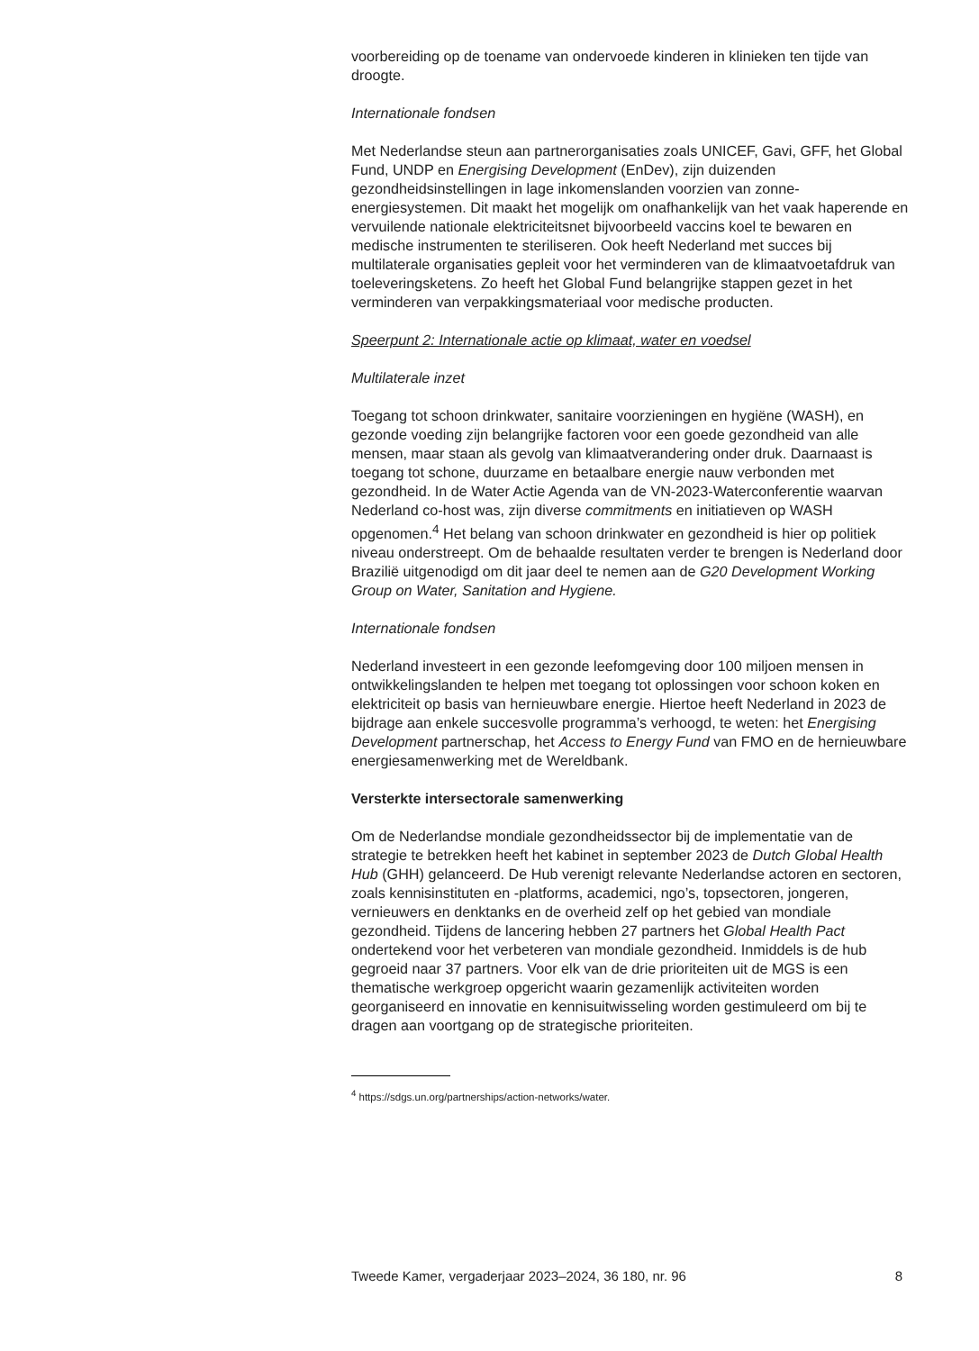voorbereiding op de toename van ondervoede kinderen in klinieken ten tijde van droogte.
Internationale fondsen
Met Nederlandse steun aan partnerorganisaties zoals UNICEF, Gavi, GFF, het Global Fund, UNDP en Energising Development (EnDev), zijn duizenden gezondheidsinstellingen in lage inkomenslanden voorzien van zonne-energiesystemen. Dit maakt het mogelijk om onafhankelijk van het vaak haperende en vervuilende nationale elektriciteitsnet bijvoorbeeld vaccins koel te bewaren en medische instrumenten te steriliseren. Ook heeft Nederland met succes bij multilaterale organisaties gepleit voor het verminderen van de klimaatvoetafdruk van toeleveringsketens. Zo heeft het Global Fund belangrijke stappen gezet in het verminderen van verpakkingsmateriaal voor medische producten.
Speerpunt 2: Internationale actie op klimaat, water en voedsel
Multilaterale inzet
Toegang tot schoon drinkwater, sanitaire voorzieningen en hygiëne (WASH), en gezonde voeding zijn belangrijke factoren voor een goede gezondheid van alle mensen, maar staan als gevolg van klimaatverandering onder druk. Daarnaast is toegang tot schone, duurzame en betaalbare energie nauw verbonden met gezondheid. In de Water Actie Agenda van de VN-2023-Waterconferentie waarvan Nederland co-host was, zijn diverse commitments en initiatieven op WASH opgenomen.<sup>4</sup> Het belang van schoon drinkwater en gezondheid is hier op politiek niveau onderstreept. Om de behaalde resultaten verder te brengen is Nederland door Brazilië uitgenodigd om dit jaar deel te nemen aan de G20 Development Working Group on Water, Sanitation and Hygiene.
Internationale fondsen
Nederland investeert in een gezonde leefomgeving door 100 miljoen mensen in ontwikkelingslanden te helpen met toegang tot oplossingen voor schoon koken en elektriciteit op basis van hernieuwbare energie. Hiertoe heeft Nederland in 2023 de bijdrage aan enkele succesvolle programma’s verhoogd, te weten: het Energising Development partnerschap, het Access to Energy Fund van FMO en de hernieuwbare energiesamenwerking met de Wereldbank.
Versterkte intersectorale samenwerking
Om de Nederlandse mondiale gezondheidssector bij de implementatie van de strategie te betrekken heeft het kabinet in september 2023 de Dutch Global Health Hub (GHH) gelanceerd. De Hub verenigt relevante Nederlandse actoren en sectoren, zoals kennisinstituten en -platforms, academici, ngo’s, topsectoren, jongeren, vernieuwers en denktanks en de overheid zelf op het gebied van mondiale gezondheid. Tijdens de lancering hebben 27 partners het Global Health Pact ondertekend voor het verbeteren van mondiale gezondheid. Inmiddels is de hub gegroeid naar 37 partners. Voor elk van de drie prioriteiten uit de MGS is een thematische werkgroep opgericht waarin gezamenlijk activiteiten worden georganiseerd en innovatie en kennisuitwisseling worden gestimuleerd om bij te dragen aan voortgang op de strategische prioriteiten.
<sup>4</sup> https://sdgs.un.org/partnerships/action-networks/water.
Tweede Kamer, vergaderjaar 2023–2024, 36 180, nr. 96 8